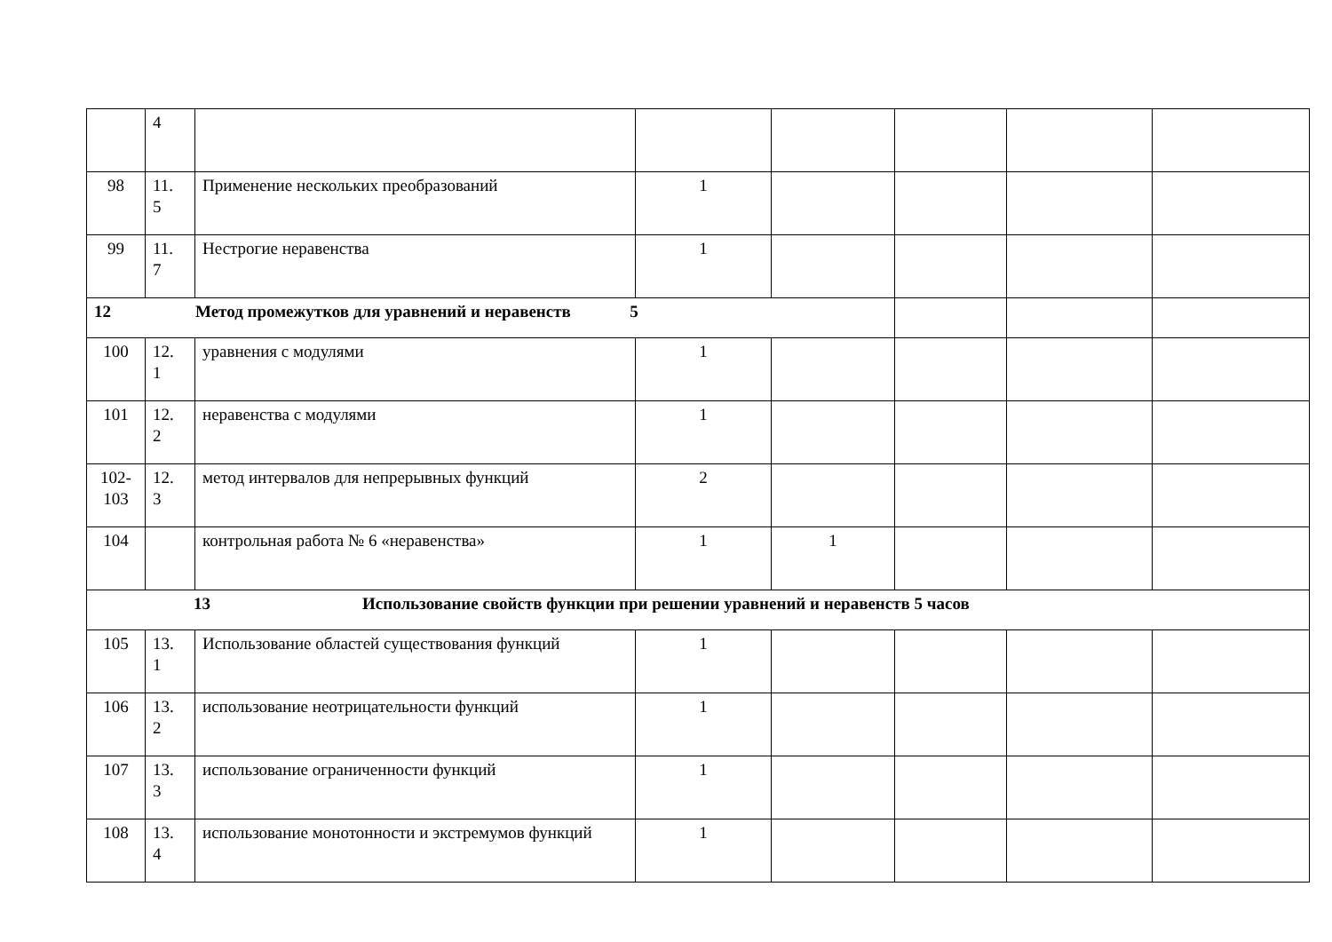| | 4 | | | | | | |
| 98 | 11. 5 | Применение нескольких преобразований | 1 | | | | |
| 99 | 11. 7 | Нестрогие неравенства | 1 | | | | |
| 12 Метод промежутков для уравнений и неравенств 5 | | | | | | | |
| 100 | 12. 1 | уравнения с модулями | 1 | | | | |
| 101 | 12. 2 | неравенства с модулями | 1 | | | | |
| 102- 103 | 12. 3 | метод интервалов для непрерывных функций | 2 | | | | |
| 104 | | контрольная работа № 6 «неравенства» | 1 | 1 | | | |
| 13 Использование свойств функции при решении уравнений и неравенств 5 часов | | | | | | | |
| 105 | 13. 1 | Использование областей существования функций | 1 | | | | |
| 106 | 13. 2 | использование неотрицательности функций | 1 | | | | |
| 107 | 13. 3 | использование ограниченности функций | 1 | | | | |
| 108 | 13. 4 | использование монотонности и экстремумов функций | 1 | | | | |